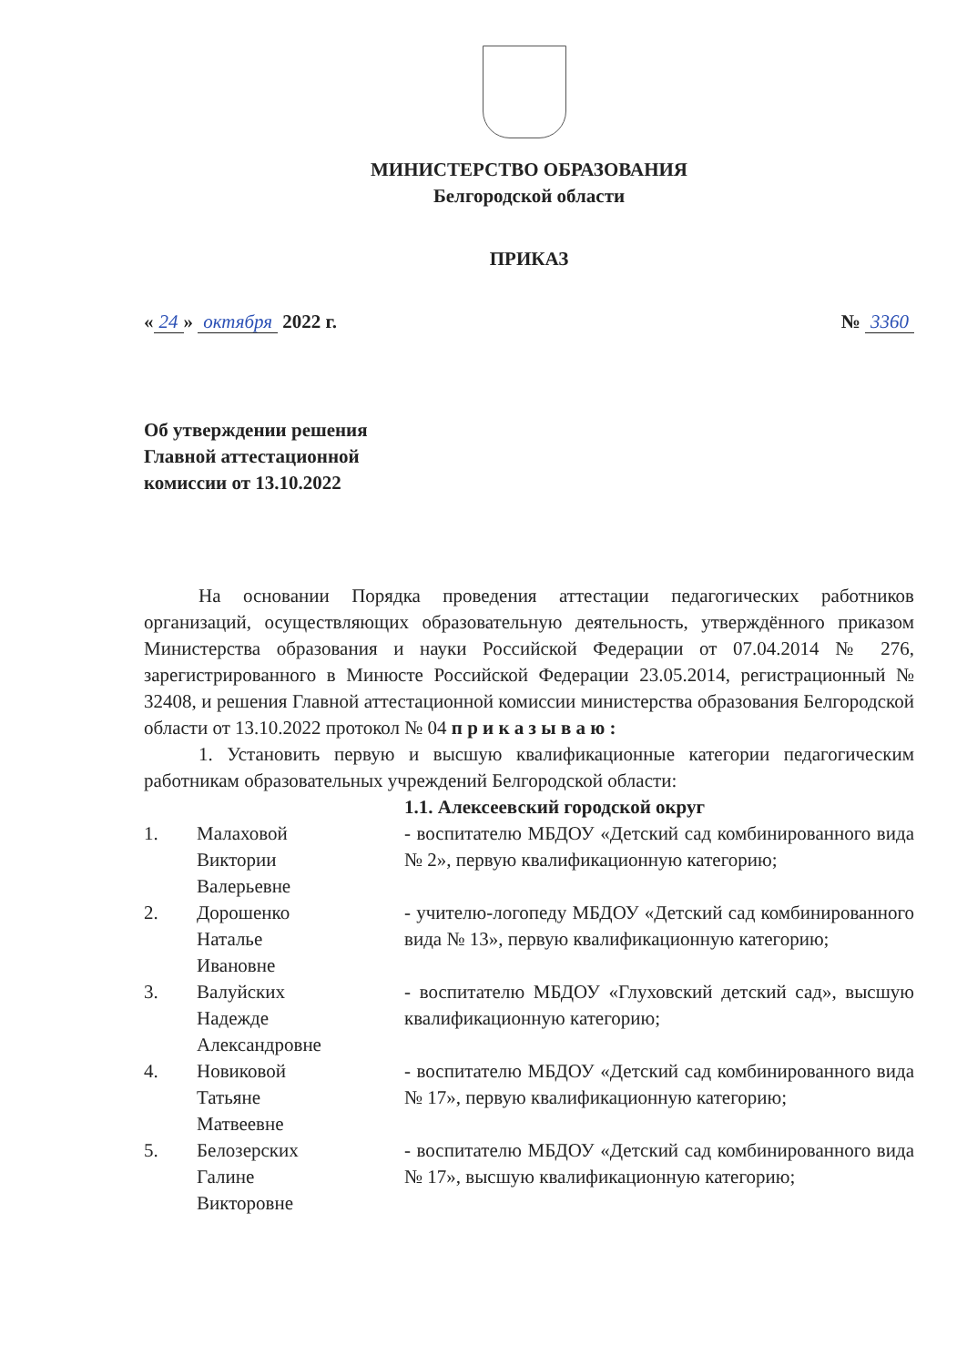МИНИСТЕРСТВО ОБРАЗОВАНИЯ
Белгородской области
ПРИКАЗ
« 24 » октября 2022 г. № 3360
Об утверждении решения
Главной аттестационной
комиссии от 13.10.2022
На основании Порядка проведения аттестации педагогических работников организаций, осуществляющих образовательную деятельность, утверждённого приказом Министерства образования и науки Российской Федерации от 07.04.2014 № 276, зарегистрированного в Минюсте Российской Федерации 23.05.2014, регистрационный № 32408, и решения Главной аттестационной комиссии министерства образования Белгородской области от 13.10.2022 протокол № 04 п р и к а з ы в а ю :
1. Установить первую и высшую квалификационные категории педагогическим работникам образовательных учреждений Белгородской области:
| | | 1.1. Алексеевский городской округ |
| 1. | Малаховой Виктории Валерьевне | - воспитателю МБДОУ «Детский сад комбинированного вида № 2», первую квалификационную категорию; |
| 2. | Дорошенко Наталье Ивановне | - учителю-логопеду МБДОУ «Детский сад комбинированного вида № 13», первую квалификационную категорию; |
| 3. | Валуйских Надежде Александровне | - воспитателю МБДОУ «Глуховский детский сад», высшую квалификационную категорию; |
| 4. | Новиковой Татьяне Матвеевне | - воспитателю МБДОУ «Детский сад комбинированного вида № 17», первую квалификационную категорию; |
| 5. | Белозерских Галине Викторовне | - воспитателю МБДОУ «Детский сад комбинированного вида № 17», высшую квалификационную категорию; |